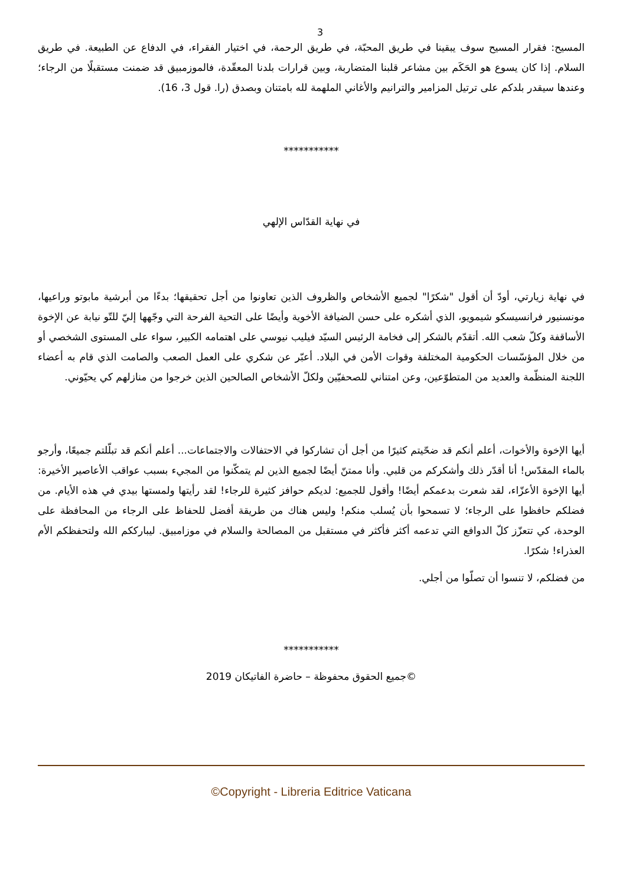3
المسيح: فقرار المسيح سوف يبقينا في طريق المحبّة، في طريق الرحمة، في اختيار الفقراء، في الدفاع عن الطبيعة. في طريق السلام. إذا كان يسوع هو الحَكَم بين مشاعر قلبنا المتضاربة، وبين قرارات بلدنا المعقّدة، فالموزمبيق قد ضمنت مستقبلًا من الرجاء؛ وعندها سيقدر بلدكم على ترتيل المزامير والترانيم والأغاني الملهمة لله بامتنان وبصدق (را. قول 3، 16).
***********
في نهاية القدّاس الإلهي
في نهاية زيارتي، أودّ أن أقول "شكرًا" لجميع الأشخاص والظروف الذين تعاونوا من أجل تحقيقها؛ بدءًا من أبرشية مابوتو وراعيها، مونسنيور فرانسيسكو شيمويو، الذي أشكره على حسن الضيافة الأخوية وأيضًا على التحية الفرحة التي وجّهها إليّ للتّو نيابة عن الإخوة الأساقفة وكلّ شعب الله. أتقدّم بالشكر إلى فخامة الرئيس السيّد فيليب نيوسي على اهتمامه الكبير، سواء على المستوى الشخصي أو من خلال المؤسّسات الحكومية المختلفة وقوات الأمن في البلاد. أعبّر عن شكري على العمل الصعب والصامت الذي قام به أعضاء اللجنة المنظّمة والعديد من المتطوّعين، وعن امتناني للصحفيّين ولكلّ الأشخاص الصالحين الذين خرجوا من منازلهم كي يحيّوني.
أيها الإخوة والأخوات، أعلم أنكم قد ضحّيتم كثيرًا من أجل أن تشاركوا في الاحتفالات والاجتماعات... أعلم أنكم قد تبلّلتم جميعًا، وأرجو بالماء المقدّس! أنا أقدّر ذلك وأشكركم من قلبي. وأنا ممتنّ أيضًا لجميع الذين لم يتمكّنوا من المجيء بسبب عواقب الأعاصير الأخيرة: أيها الإخوة الأعزّاء، لقد شعرت بدعمكم أيضًا! وأقول للجميع: لديكم حوافز كثيرة للرجاء! لقد رأيتها ولمستها بيدي في هذه الأيام. من فضلكم حافظوا على الرجاء؛ لا تسمحوا بأن يُسلب منكم! وليس هناك من طريقة أفضل للحفاظ على الرجاء من المحافظة على الوحدة، كي تتعزّز كلّ الدوافع التي تدعمه أكثر فأكثر في مستقبل من المصالحة والسلام في موزامبيق. ليبارككم الله ولتحفظكم الأم العذراء! شكرًا.
من فضلكم، لا تنسوا أن تصلّوا من أجلي.
***********
©جميع الحقوق محفوظة – حاضرة الفاتيكان 2019
©Copyright - Libreria Editrice Vaticana